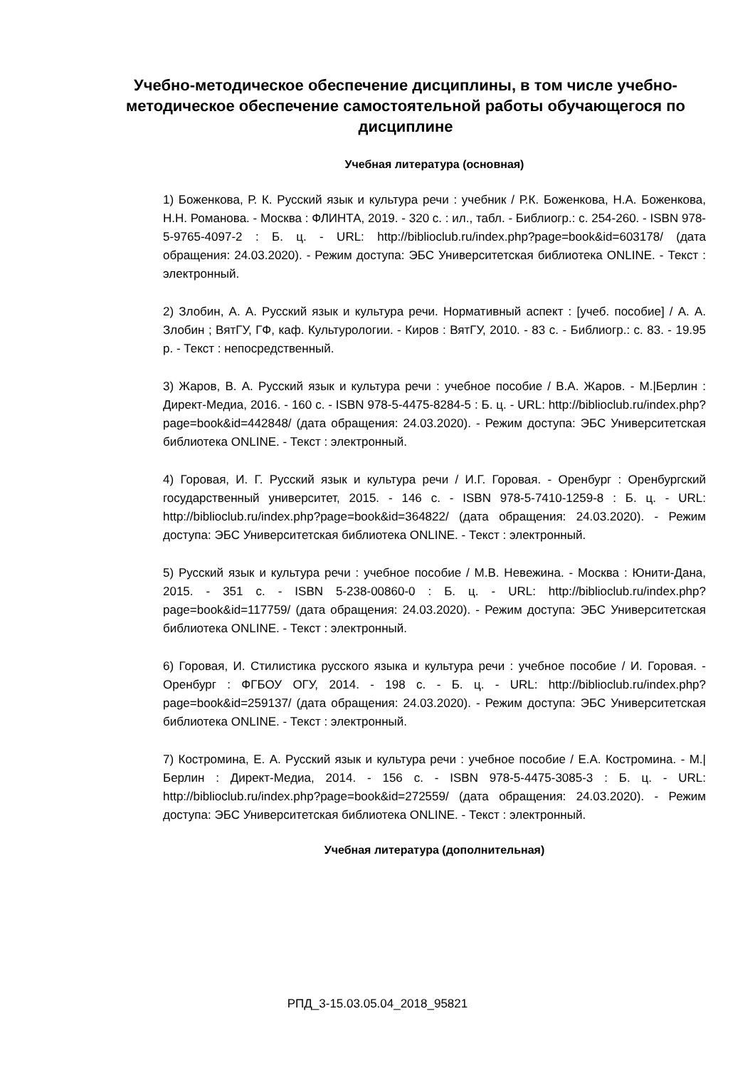Учебно-методическое обеспечение дисциплины, в том числе учебно-методическое обеспечение самостоятельной работы обучающегося по дисциплине
Учебная литература (основная)
1) Боженкова, Р. К. Русский язык и культура речи : учебник / Р.К. Боженкова, Н.А. Боженкова, Н.Н. Романова. - Москва : ФЛИНТА, 2019. - 320 с. : ил., табл. - Библиогр.: с. 254-260. - ISBN 978-5-9765-4097-2 : Б. ц. - URL: http://biblioclub.ru/index.php?page=book&id=603178/ (дата обращения: 24.03.2020). - Режим доступа: ЭБС Университетская библиотека ONLINE. - Текст : электронный.
2) Злобин, А. А. Русский язык и культура речи. Нормативный аспект : [учеб. пособие] / А. А. Злобин ; ВятГУ, ГФ, каф. Культурологии. - Киров : ВятГУ, 2010. - 83 с. - Библиогр.: с. 83. - 19.95 р. - Текст : непосредственный.
3) Жаров, В. А. Русский язык и культура речи : учебное пособие / В.А. Жаров. - М.|Берлин : Директ-Медиа, 2016. - 160 с. - ISBN 978-5-4475-8284-5 : Б. ц. - URL: http://biblioclub.ru/index.php?page=book&id=442848/ (дата обращения: 24.03.2020). - Режим доступа: ЭБС Университетская библиотека ONLINE. - Текст : электронный.
4) Горовая, И. Г. Русский язык и культура речи / И.Г. Горовая. - Оренбург : Оренбургский государственный университет, 2015. - 146 с. - ISBN 978-5-7410-1259-8 : Б. ц. - URL: http://biblioclub.ru/index.php?page=book&id=364822/ (дата обращения: 24.03.2020). - Режим доступа: ЭБС Университетская библиотека ONLINE. - Текст : электронный.
5) Русский язык и культура речи : учебное пособие / М.В. Невежина. - Москва : Юнити-Дана, 2015. - 351 с. - ISBN 5-238-00860-0 : Б. ц. - URL: http://biblioclub.ru/index.php?page=book&id=117759/ (дата обращения: 24.03.2020). - Режим доступа: ЭБС Университетская библиотека ONLINE. - Текст : электронный.
6) Горовая, И. Стилистика русского языка и культура речи : учебное пособие / И. Горовая. - Оренбург : ФГБОУ ОГУ, 2014. - 198 с. - Б. ц. - URL: http://biblioclub.ru/index.php?page=book&id=259137/ (дата обращения: 24.03.2020). - Режим доступа: ЭБС Университетская библиотека ONLINE. - Текст : электронный.
7) Костромина, Е. А. Русский язык и культура речи : учебное пособие / Е.А. Костромина. - М.|Берлин : Директ-Медиа, 2014. - 156 с. - ISBN 978-5-4475-3085-3 : Б. ц. - URL: http://biblioclub.ru/index.php?page=book&id=272559/ (дата обращения: 24.03.2020). - Режим доступа: ЭБС Университетская библиотека ONLINE. - Текст : электронный.
Учебная литература (дополнительная)
РПД_3-15.03.05.04_2018_95821